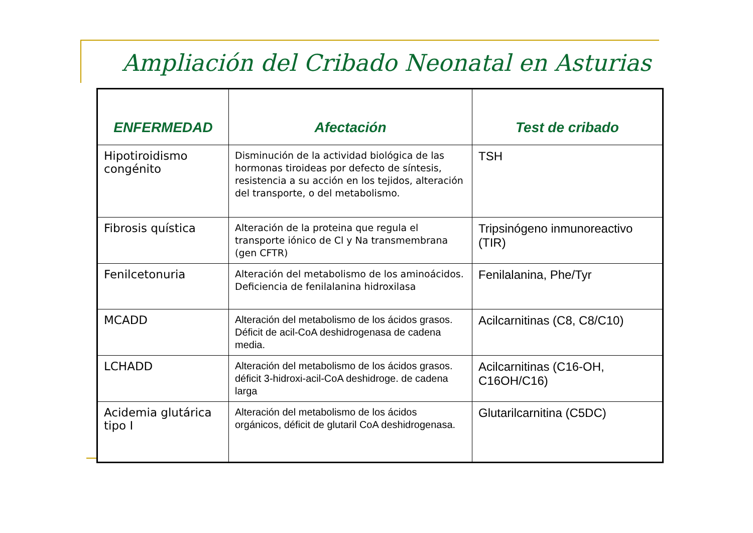Ampliación del Cribado Neonatal en Asturias
| ENFERMEDAD | Afectación | Test de cribado |
| --- | --- | --- |
| Hipotiroidismo congénito | Disminución de la actividad biológica de las hormonas tiroideas por defecto de síntesis, resistencia a su acción en los tejidos, alteración del transporte, o del metabolismo. | TSH |
| Fibrosis quística | Alteración de la proteina que regula el transporte iónico de Cl y Na transmembrana (gen CFTR) | Tripsinógeno inmunoreactivo (TIR) |
| Fenilcetonuria | Alteración del metabolismo de los aminoácidos. Deficiencia de fenilalanina hidroxilasa | Fenilalanina, Phe/Tyr |
| MCADD | Alteración del metabolismo de los ácidos grasos. Déficit de acil-CoA deshidrogenasa de cadena media. | Acilcarnitinas (C8, C8/C10) |
| LCHADD | Alteración del metabolismo de los ácidos grasos. déficit 3-hidroxi-acil-CoA deshidroge. de cadena larga | Acilcarnitinas (C16-OH, C16OH/C16) |
| Acidemia glutárica tipo I | Alteración del metabolismo de los ácidos orgánicos, déficit de glutaril CoA deshidrogenasa. | Glutarilcarnitina (C5DC) |